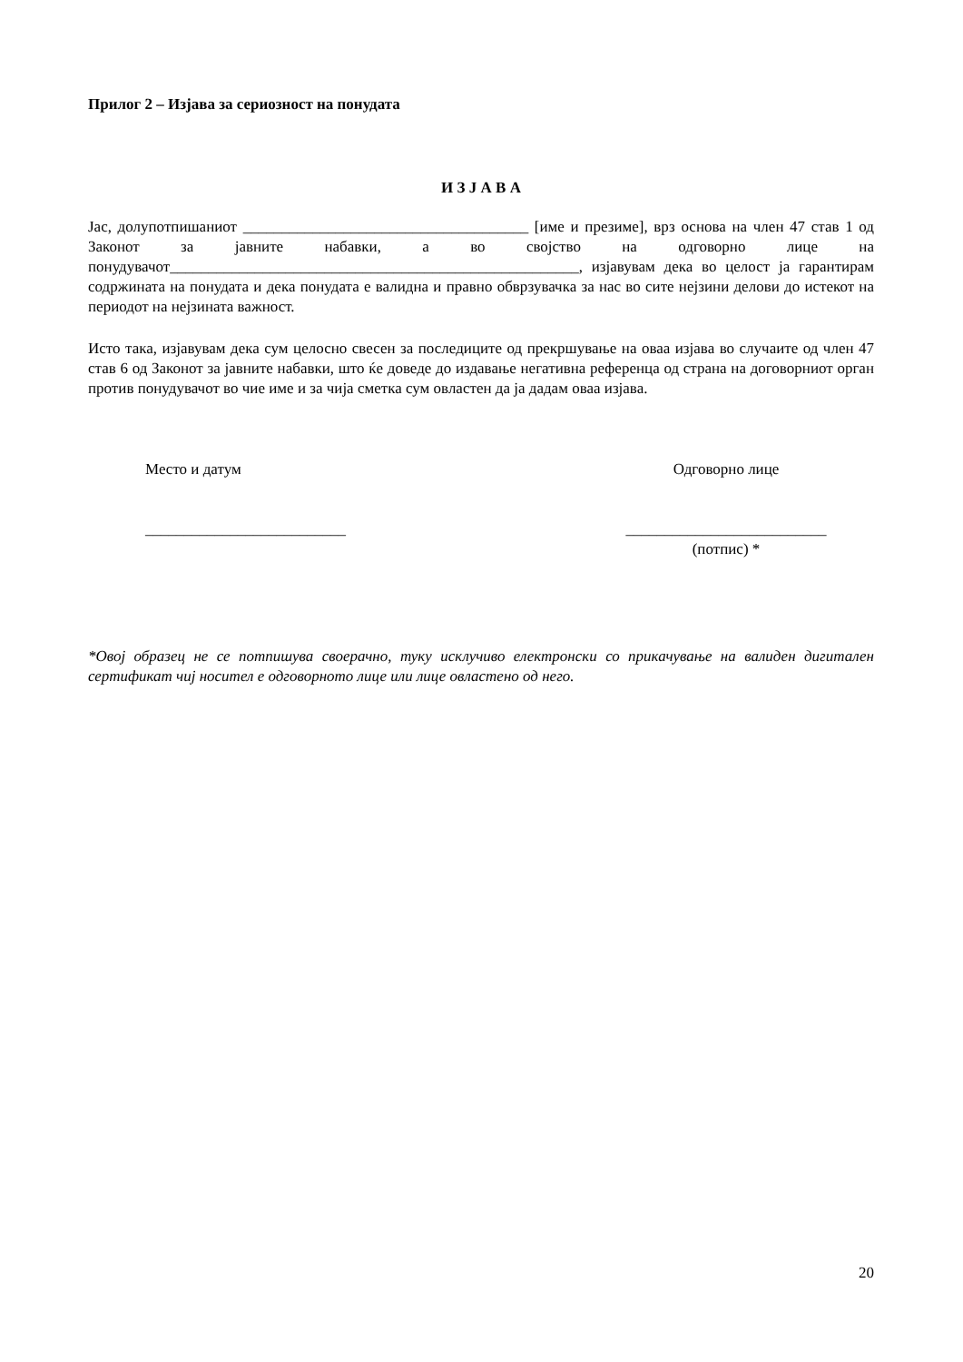Прилог 2 – Изјава за сериозност на понудата
И З Ј А В А
Јас, долупотпишаниот _____________________________________ [име и презиме], врз основа на член 47 став 1 од Законот за јавните набавки, а во својство на одговорно лице на понудувачот_____________________________________________________, изјавувам дека во целост ја гарантирам содржината на понудата и дека понудата е валидна и правно обврзувачка за нас во сите нејзини делови до истекот на периодот на нејзината важност.
Исто така, изјавувам дека сум целосно свесен за последиците од прекршување на оваа изјава во случаите од член 47 став 6 од Законот за јавните набавки, што ќе доведе до издавање негативна референца од страна на договорниот орган против понудувачот во чие име и за чија сметка сум овластен да ја дадам оваа изјава.
Место и датум
__________________________
Одговорно лице
__________________________
(потпис) *
*Овој образец не се потпишува своерачно, туку исклучиво електронски со прикачување на валиден дигитален сертификат чиј носител е одговорното лице или лице овластено од него.
20